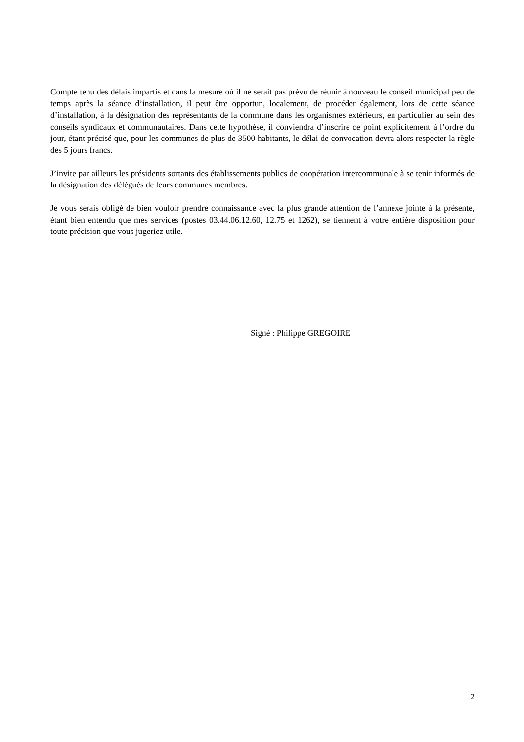Compte tenu des délais impartis et dans la mesure où il ne serait pas prévu de réunir à nouveau le conseil municipal peu de temps après la séance d’installation, il peut être opportun, localement, de procéder également, lors de cette séance d’installation, à la désignation des représentants de la commune dans les organismes extérieurs, en particulier au sein des conseils syndicaux et communautaires. Dans cette hypothèse, il conviendra d’inscrire ce point explicitement à l’ordre du jour, étant précisé que, pour les communes de plus de 3500 habitants, le délai de convocation devra alors respecter la règle des 5 jours francs.
J’invite par ailleurs les présidents sortants des établissements publics de coopération intercommunale à se tenir informés de la désignation des délégués de leurs communes membres.
Je vous serais obligé de bien vouloir prendre connaissance avec la plus grande attention de l’annexe jointe à la présente, étant bien entendu que mes services (postes 03.44.06.12.60, 12.75 et 1262), se tiennent à votre entière disposition pour toute précision que vous jugeriez utile.
Signé : Philippe GREGOIRE
2